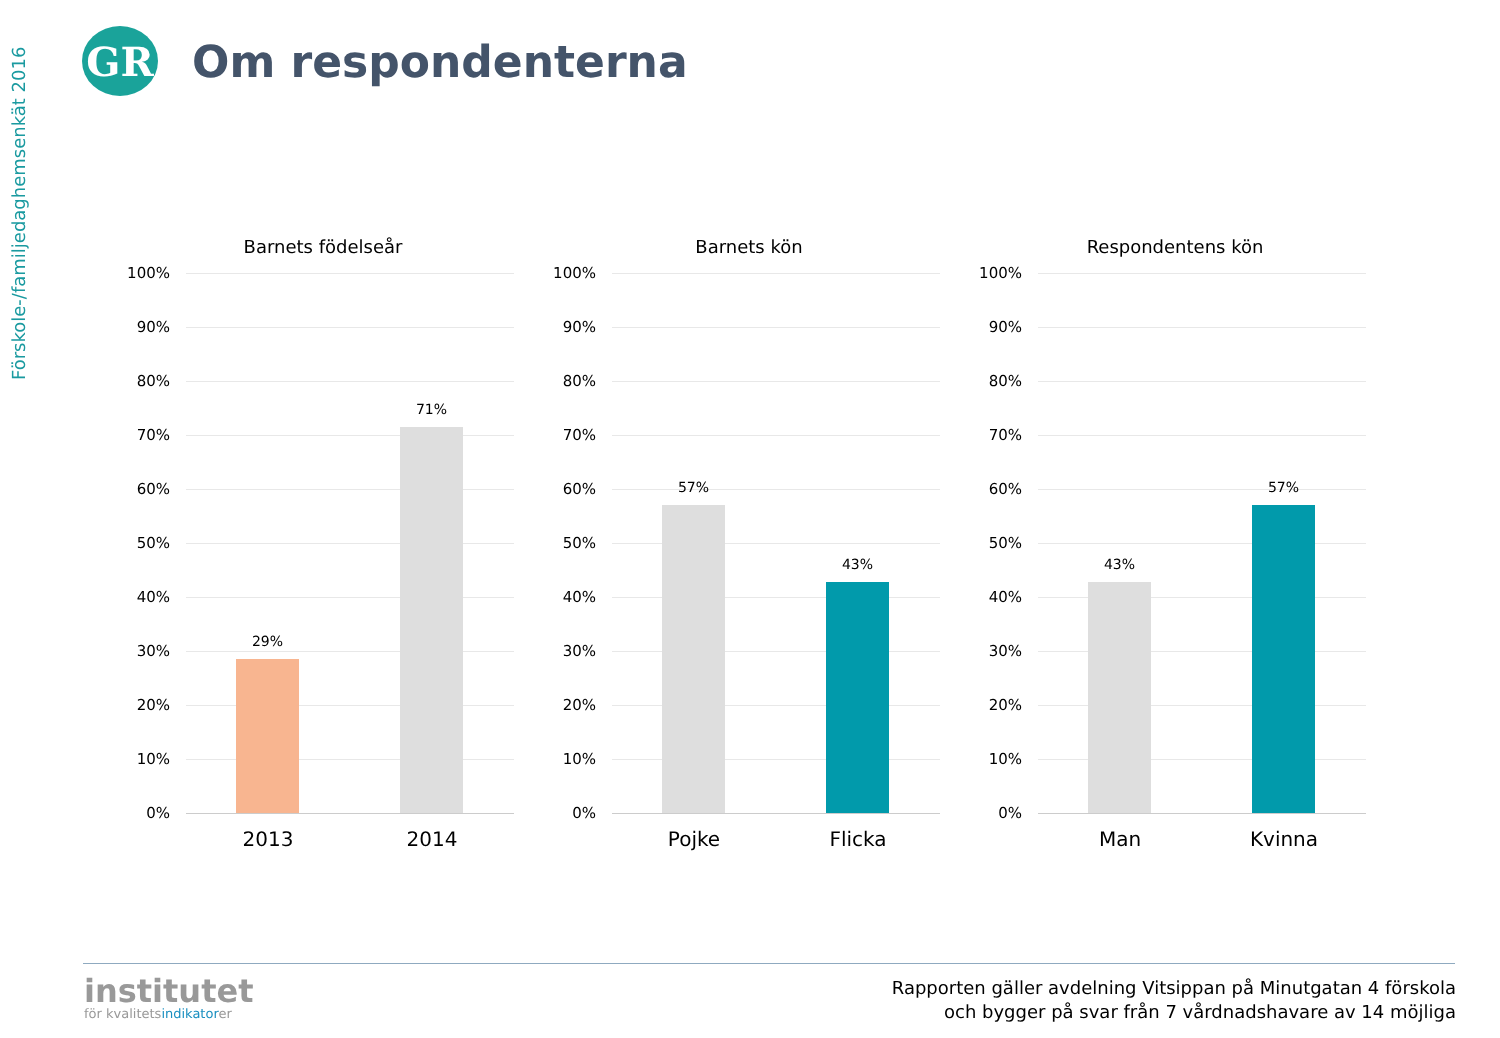Förskole-/familjedaghemsenkät 2016
GR
Om respondenterna
Barnets födelseår
100%
90%
80%
70%
60%
50%
40%
30%
20%
10%
0%
29%
71%
2013 2014
Barnets kön
100%
90%
80%
70%
60%
50%
40%
30%
20%
10%
0%
57%
43%
Pojke Flicka
Respondentens kön
100%
90%
80%
70%
60%
50%
40%
30%
20%
10%
0%
43%
57%
Man Kvinna
institutet
för kvalitetsindikatorer
Rapporten gäller avdelning Vitsippan på Minutgatan 4 förskola
och bygger på svar från 7 vårdnadshavare av 14 möjliga